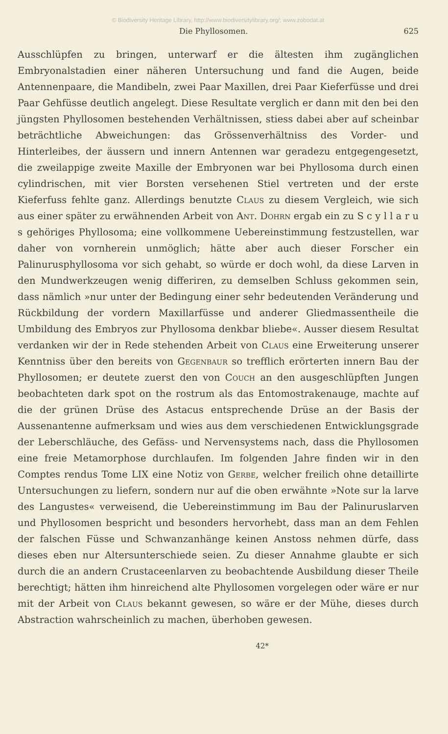© Biodiversity Heritage Library, http://www.biodiversitylibrary.org/; www.zobodat.at
Die Phyllosomen. 625
Ausschlüpfen zu bringen, unterwarf er die ältesten ihm zugänglichen Embryonalstadien einer näheren Untersuchung und fand die Augen, beide Antennenpaare, die Mandibeln, zwei Paar Maxillen, drei Paar Kieferfüsse und drei Paar Gehfüsse deutlich angelegt. Diese Resultate verglich er dann mit den bei den jüngsten Phyllosomen bestehenden Verhältnissen, stiess dabei aber auf scheinbar beträchtliche Abweichungen: das Grössenverhältniss des Vorder- und Hinterleibes, der äussern und innern Antennen war geradezu entgegengesetzt, die zweilappige zweite Maxille der Embryonen war bei Phyllosoma durch einen cylindrischen, mit vier Borsten versehenen Stiel vertreten und der erste Kieferfuss fehlte ganz. Allerdings benutzte Claus zu diesem Vergleich, wie sich aus einer später zu erwähnenden Arbeit von Ant. Dohrn ergab ein zu S c y l l a r u s gehöriges Phyllosoma; eine vollkommene Uebereinstimmung festzustellen, war daher von vornherein unmöglich; hätte aber auch dieser Forscher ein Palinurusphyllosoma vor sich gehabt, so würde er doch wohl, da diese Larven in den Mundwerkzeugen wenig differiren, zu demselben Schluss gekommen sein, dass nämlich »nur unter der Bedingung einer sehr bedeutenden Veränderung und Rückbildung der vordern Maxillarfüsse und anderer Gliedmassentheile die Umbildung des Embryos zur Phyllosoma denkbar bliebe«. Ausser diesem Resultat verdanken wir der in Rede stehenden Arbeit von Claus eine Erweiterung unserer Kenntniss über den bereits von Gegenbaur so trefflich erörterten innern Bau der Phyllosomen; er deutete zuerst den von Couch an den ausgeschlüpften Jungen beobachteten dark spot on the rostrum als das Entomostrakenauge, machte auf die der grünen Drüse des Astacus entsprechende Drüse an der Basis der Aussenantenne aufmerksam und wies aus dem verschiedenen Entwicklungsgrade der Leberschläuche, des Gefäss- und Nervensystems nach, dass die Phyllosomen eine freie Metamorphose durchlaufen. Im folgenden Jahre finden wir in den Comptes rendus Tome LIX eine Notiz von Gerbe, welcher freilich ohne detaillirte Untersuchungen zu liefern, sondern nur auf die oben erwähnte »Note sur la larve des Langustes« verweisend, die Uebereinstimmung im Bau der Palinuruslarven und Phyllosomen bespricht und besonders hervorhebt, dass man an dem Fehlen der falschen Füsse und Schwanzanhänge keinen Anstoss nehmen dürfe, dass dieses eben nur Altersunterschiede seien. Zu dieser Annahme glaubte er sich durch die an andern Crustaceenlarven zu beobachtende Ausbildung dieser Theile berechtigt; hätten ihm hinreichend alte Phyllosomen vorgelegen oder wäre er nur mit der Arbeit von Claus bekannt gewesen, so wäre er der Mühe, dieses durch Abstraction wahrscheinlich zu machen, überhoben gewesen.
42*